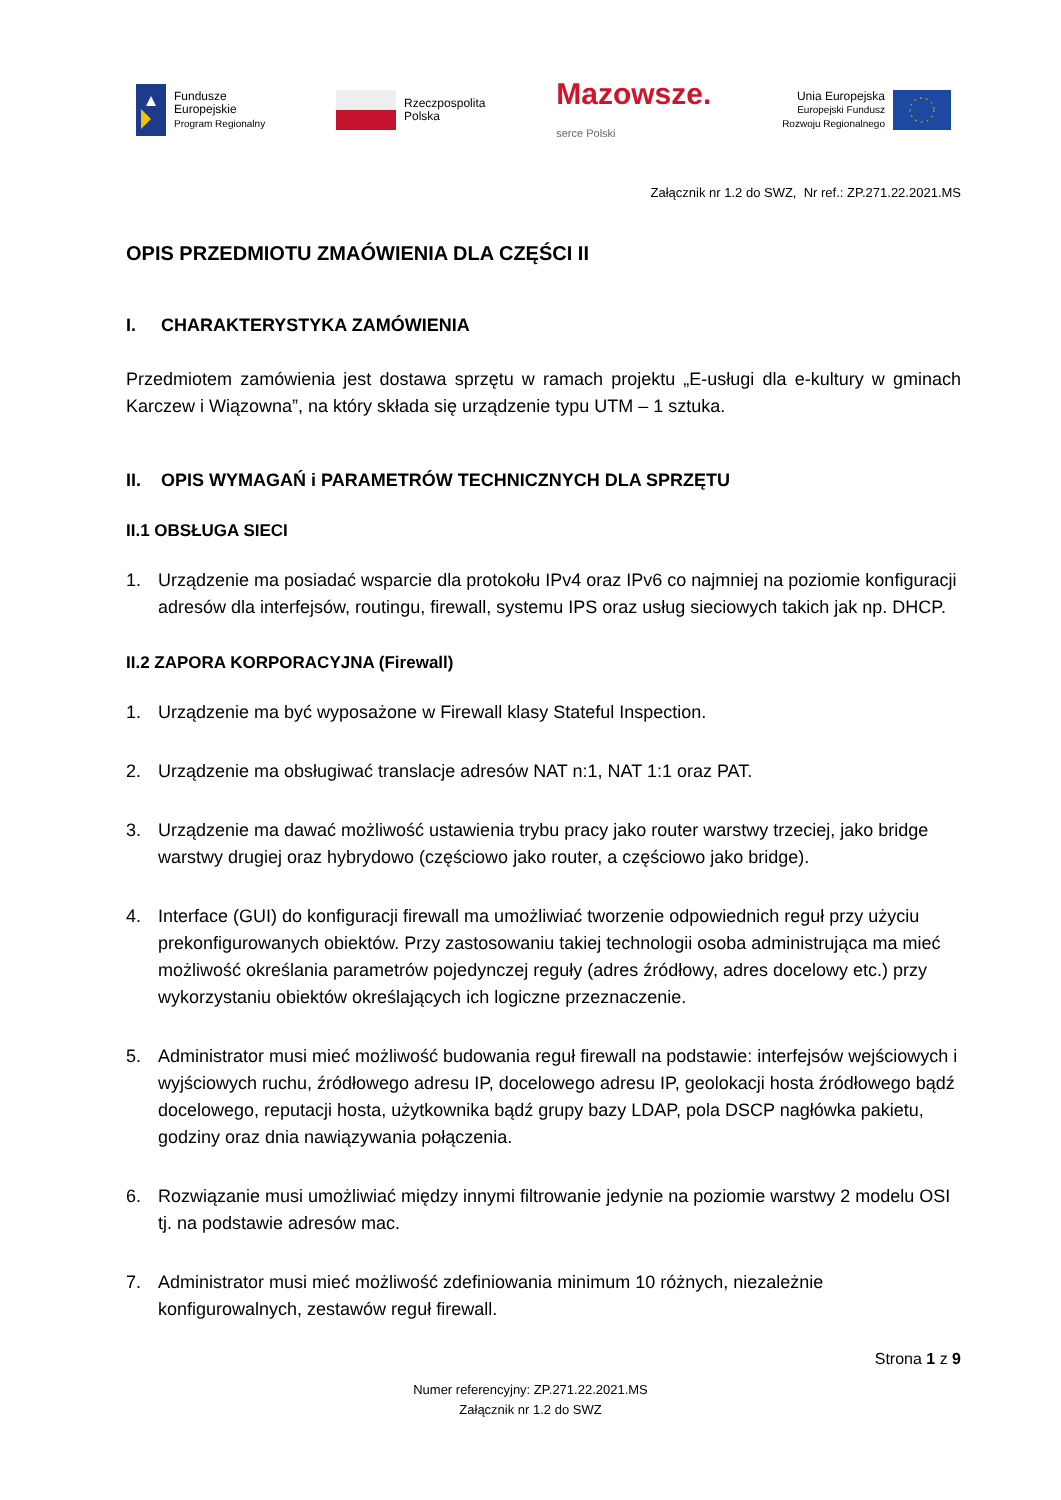Fundusze
Europejskie
Program Regionalny
Rzeczpospolita
Polska
Mazowsze.
serce Polski
Unia Europejska
Europejski Fundusz
Rozwoju Regionalnego
Załącznik nr 1.2 do SWZ, Nr ref.: ZP.271.22.2021.MS
OPIS PRZEDMIOTU ZMAÓWIENIA DLA CZĘŚCI II
I. CHARAKTERYSTYKA ZAMÓWIENIA
Przedmiotem zamówienia jest dostawa sprzętu w ramach projektu „E-usługi dla e-kultury w gminach Karczew i Wiązowna”, na który składa się urządzenie typu UTM – 1 sztuka.
II. OPIS WYMAGAŃ i PARAMETRÓW TECHNICZNYCH DLA SPRZĘTU
II.1 OBSŁUGA SIECI
1. Urządzenie ma posiadać wsparcie dla protokołu IPv4 oraz IPv6 co najmniej na poziomie konfiguracji adresów dla interfejsów, routingu, firewall, systemu IPS oraz usług sieciowych takich jak np. DHCP.
II.2 ZAPORA KORPORACYJNA (Firewall)
1. Urządzenie ma być wyposażone w Firewall klasy Stateful Inspection.
2. Urządzenie ma obsługiwać translacje adresów NAT n:1, NAT 1:1 oraz PAT.
3. Urządzenie ma dawać możliwość ustawienia trybu pracy jako router warstwy trzeciej, jako bridge warstwy drugiej oraz hybrydowo (częściowo jako router, a częściowo jako bridge).
4. Interface (GUI) do konfiguracji firewall ma umożliwiać tworzenie odpowiednich reguł przy użyciu prekonfigurowanych obiektów. Przy zastosowaniu takiej technologii osoba administrująca ma mieć możliwość określania parametrów pojedynczej reguły (adres źródłowy, adres docelowy etc.) przy wykorzystaniu obiektów określających ich logiczne przeznaczenie.
5. Administrator musi mieć możliwość budowania reguł firewall na podstawie: interfejsów wejściowych i wyjściowych ruchu, źródłowego adresu IP, docelowego adresu IP, geolokacji hosta źródłowego bądź docelowego, reputacji hosta, użytkownika bądź grupy bazy LDAP, pola DSCP nagłówka pakietu, godziny oraz dnia nawiązywania połączenia.
6. Rozwiązanie musi umożliwiać między innymi filtrowanie jedynie na poziomie warstwy 2 modelu OSI tj. na podstawie adresów mac.
7. Administrator musi mieć możliwość zdefiniowania minimum 10 różnych, niezależnie konfigurowalnych, zestawów reguł firewall.
Strona 1 z 9
Numer referencyjny: ZP.271.22.2021.MS
Załącznik nr 1.2 do SWZ